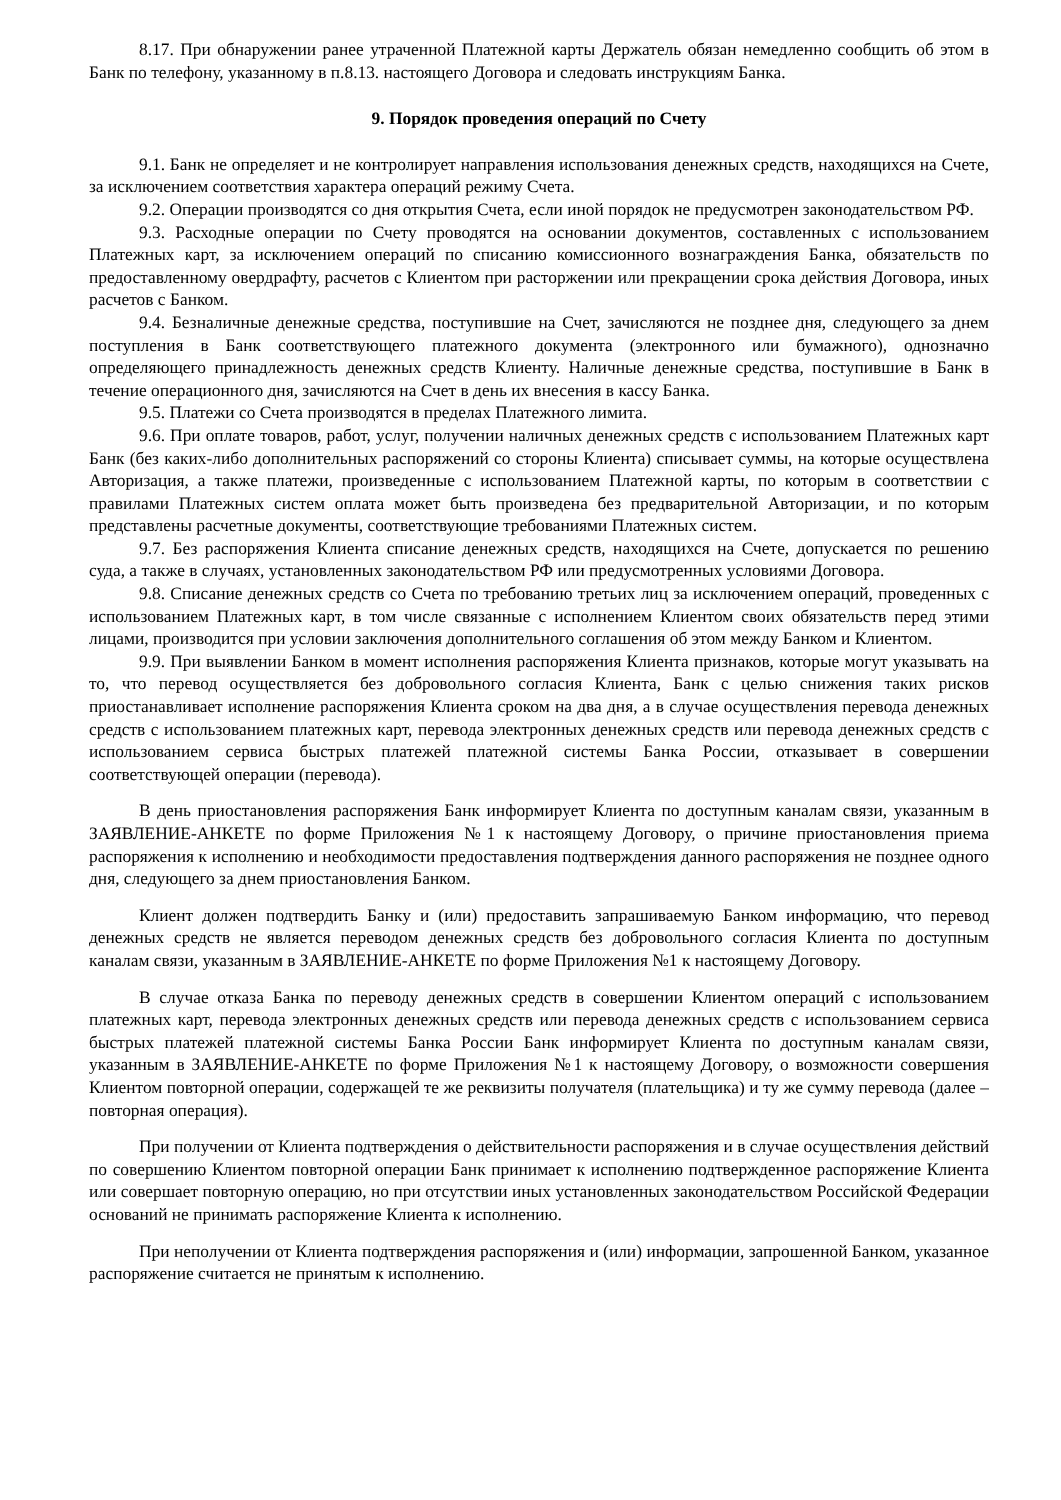8.17. При обнаружении ранее утраченной Платежной карты Держатель обязан немедленно сообщить об этом в Банк по телефону, указанному в п.8.13. настоящего Договора и следовать инструкциям Банка.
9. Порядок проведения операций по Счету
9.1. Банк не определяет и не контролирует направления использования денежных средств, находящихся на Счете, за исключением соответствия характера операций режиму Счета.
9.2. Операции производятся со дня открытия Счета, если иной порядок не предусмотрен законодательством РФ.
9.3. Расходные операции по Счету проводятся на основании документов, составленных с использованием Платежных карт, за исключением операций по списанию комиссионного вознаграждения Банка, обязательств по предоставленному овердрафту, расчетов с Клиентом при расторжении или прекращении срока действия Договора, иных расчетов с Банком.
9.4. Безналичные денежные средства, поступившие на Счет, зачисляются не позднее дня, следующего за днем поступления в Банк соответствующего платежного документа (электронного или бумажного), однозначно определяющего принадлежность денежных средств Клиенту. Наличные денежные средства, поступившие в Банк в течение операционного дня, зачисляются на Счет в день их внесения в кассу Банка.
9.5. Платежи со Счета производятся в пределах Платежного лимита.
9.6. При оплате товаров, работ, услуг, получении наличных денежных средств с использованием Платежных карт Банк (без каких-либо дополнительных распоряжений со стороны Клиента) списывает суммы, на которые осуществлена Авторизация, а также платежи, произведенные с использованием Платежной карты, по которым в соответствии с правилами Платежных систем оплата может быть произведена без предварительной Авторизации, и по которым представлены расчетные документы, соответствующие требованиями Платежных систем.
9.7. Без распоряжения Клиента списание денежных средств, находящихся на Счете, допускается по решению суда, а также в случаях, установленных законодательством РФ или предусмотренных условиями Договора.
9.8. Списание денежных средств со Счета по требованию третьих лиц за исключением операций, проведенных с использованием Платежных карт, в том числе связанные с исполнением Клиентом своих обязательств перед этими лицами, производится при условии заключения дополнительного соглашения об этом между Банком и Клиентом.
9.9. При выявлении Банком в момент исполнения распоряжения Клиента признаков, которые могут указывать на то, что перевод осуществляется без добровольного согласия Клиента, Банк с целью снижения таких рисков приостанавливает исполнение распоряжения Клиента сроком на два дня, а в случае осуществления перевода денежных средств с использованием платежных карт, перевода электронных денежных средств или перевода денежных средств с использованием сервиса быстрых платежей платежной системы Банка России, отказывает в совершении соответствующей операции (перевода).
В день приостановления распоряжения Банк информирует Клиента по доступным каналам связи, указанным в ЗАЯВЛЕНИЕ-АНКЕТЕ по форме Приложения №1 к настоящему Договору, о причине приостановления приема распоряжения к исполнению и необходимости предоставления подтверждения данного распоряжения не позднее одного дня, следующего за днем приостановления Банком.
Клиент должен подтвердить Банку и (или) предоставить запрашиваемую Банком информацию, что перевод денежных средств не является переводом денежных средств без добровольного согласия Клиента по доступным каналам связи, указанным в ЗАЯВЛЕНИЕ-АНКЕТЕ по форме Приложения №1 к настоящему Договору.
В случае отказа Банка по переводу денежных средств в совершении Клиентом операций с использованием платежных карт, перевода электронных денежных средств или перевода денежных средств с использованием сервиса быстрых платежей платежной системы Банка России Банк информирует Клиента по доступным каналам связи, указанным в ЗАЯВЛЕНИЕ-АНКЕТЕ по форме Приложения №1 к настоящему Договору, о возможности совершения Клиентом повторной операции, содержащей те же реквизиты получателя (плательщика) и ту же сумму перевода (далее – повторная операция).
При получении от Клиента подтверждения о действительности распоряжения и в случае осуществления действий по совершению Клиентом повторной операции Банк принимает к исполнению подтвержденное распоряжение Клиента или совершает повторную операцию, но при отсутствии иных установленных законодательством Российской Федерации оснований не принимать распоряжение Клиента к исполнению.
При неполучении от Клиента подтверждения распоряжения и (или) информации, запрошенной Банком, указанное распоряжение считается не принятым к исполнению.